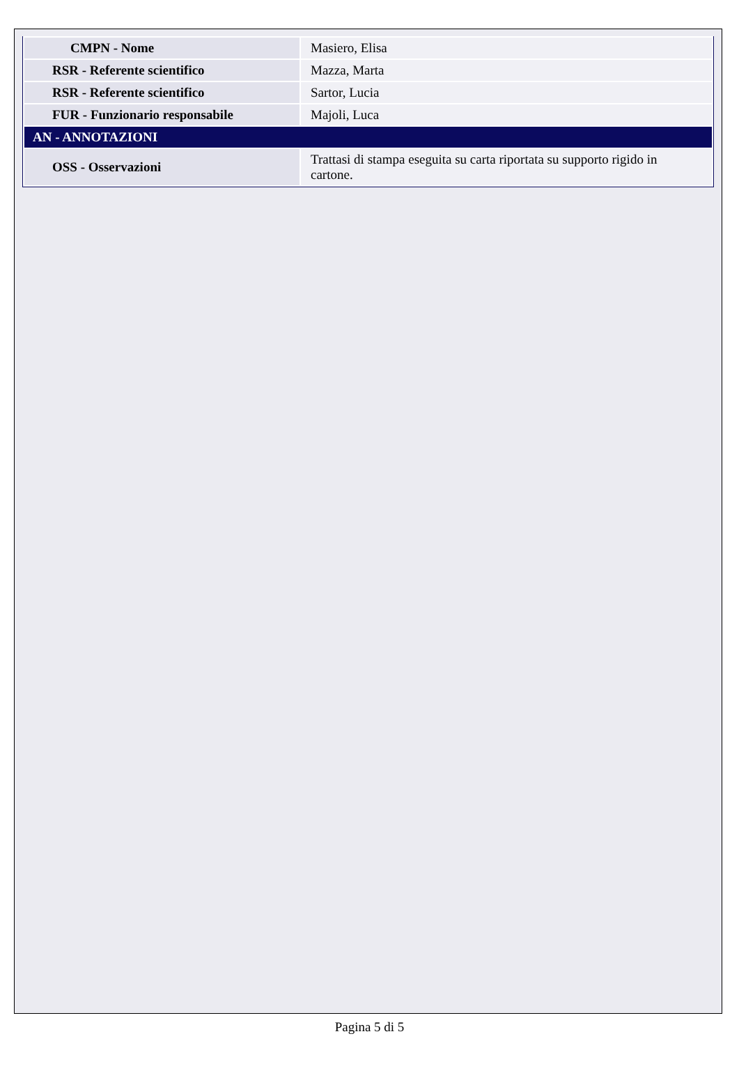| CMPN - Nome | Masiero, Elisa |
| RSR - Referente scientifico | Mazza, Marta |
| RSR - Referente scientifico | Sartor, Lucia |
| FUR - Funzionario responsabile | Majoli, Luca |
| AN - ANNOTAZIONI | |
| OSS - Osservazioni | Trattasi di stampa eseguita su carta riportata su supporto rigido in cartone. |
Pagina 5 di 5